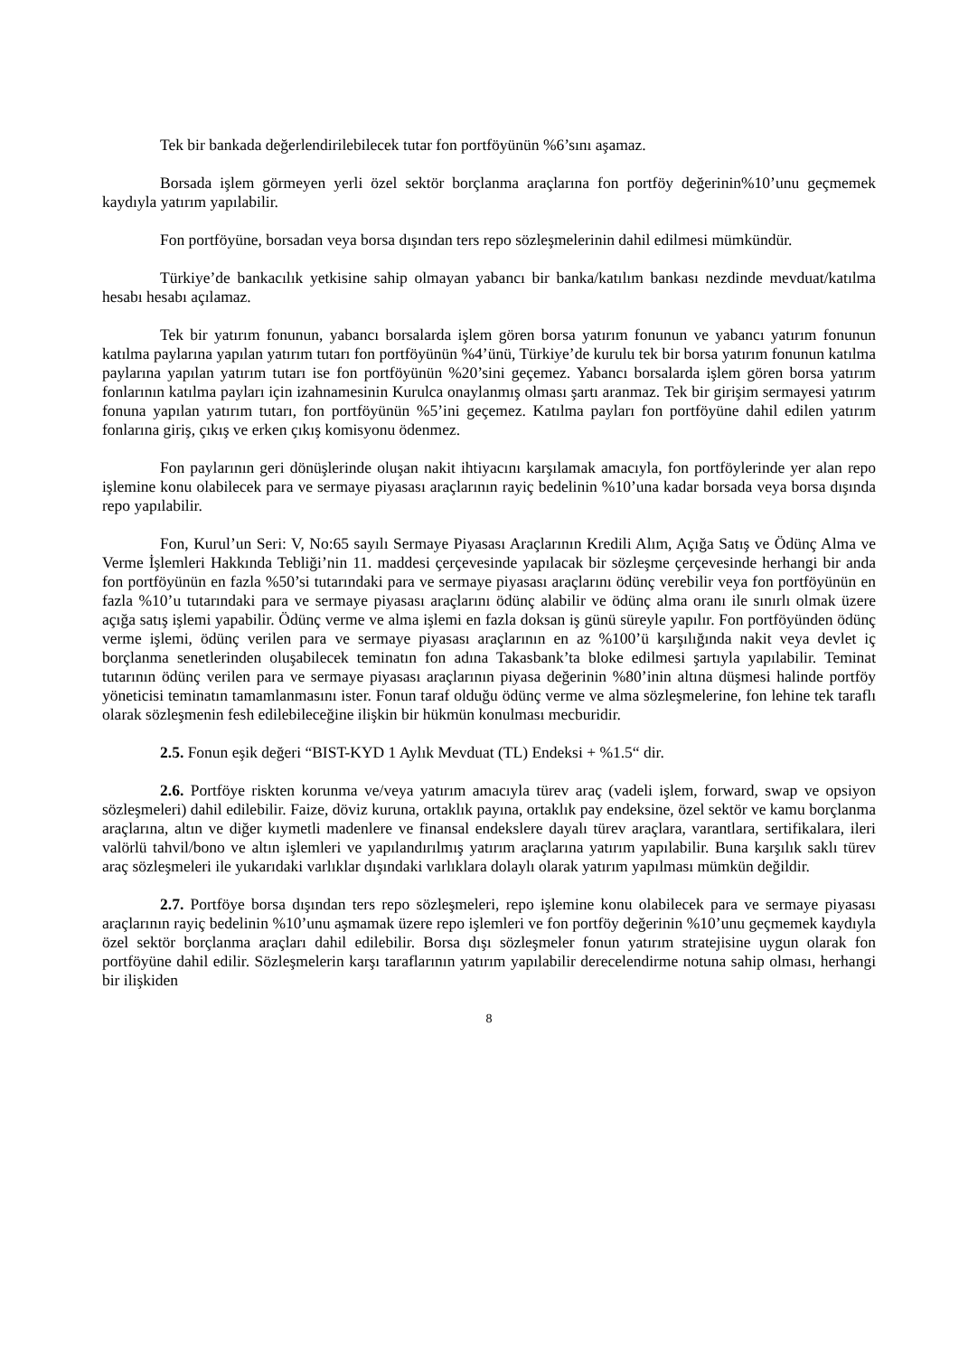Tek bir bankada değerlendirilebilecek tutar fon portföyünün %6’sını aşamaz.
Borsada işlem görmeyen yerli özel sektör borçlanma araçlarına fon portföy değerinin%10’unu geçmemek kaydıyla yatırım yapılabilir.
Fon portföyüne, borsadan veya borsa dışından ters repo sözleşmelerinin dahil edilmesi mümkündür.
Türkiye’de bankacılık yetkisine sahip olmayan yabancı bir banka/katılım bankası nezdinde mevduat/katılma hesabı hesabı açılamaz.
Tek bir yatırım fonunun, yabancı borsalarda işlem gören borsa yatırım fonunun ve yabancı yatırım fonunun katılma paylarına yapılan yatırım tutarı fon portföyünün %4’ünü, Türkiye’de kurulu tek bir borsa yatırım fonunun katılma paylarına yapılan yatırım tutarı ise fon portföyünün %20’sini geçemez. Yabancı borsalarda işlem gören borsa yatırım fonlarının katılma payları için izahnamesinin Kurulca onaylanmış olması şartı aranmaz. Tek bir girişim sermayesi yatırım fonuna yapılan yatırım tutarı, fon portföyünün %5’ini geçemez. Katılma payları fon portföyüne dahil edilen yatırım fonlarına giriş, çıkış ve erken çıkış komisyonu ödenmez.
Fon paylarının geri dönüşlerinde oluşan nakit ihtiyacını karşılamak amacıyla, fon portföylerinde yer alan repo işlemine konu olabilecek para ve sermaye piyasası araçlarının rayiç bedelinin %10’una kadar borsada veya borsa dışında repo yapılabilir.
Fon, Kurul’un Seri: V, No:65 sayılı Sermaye Piyasası Araçlarının Kredili Alım, Açığa Satış ve Ödünç Alma ve Verme İşlemleri Hakkında Tebliği’nin 11. maddesi çerçevesinde yapılacak bir sözleşme çerçevesinde herhangi bir anda fon portföyünün en fazla %50’si tutarındaki para ve sermaye piyasası araçlarını ödünç verebilir veya fon portföyünün en fazla %10’u tutarındaki para ve sermaye piyasası araçlarını ödünç alabilir ve ödünç alma oranı ile sınırlı olmak üzere açığa satış işlemi yapabilir. Ödünç verme ve alma işlemi en fazla doksan iş günü süreyle yapılır. Fon portföyünden ödünç verme işlemi, ödünç verilen para ve sermaye piyasası araçlarının en az %100’ü karşılığında nakit veya devlet iç borçlanma senetlerinden oluşabilecek teminatın fon adına Takasbank’ta bloke edilmesi şartıyla yapılabilir. Teminat tutarının ödünç verilen para ve sermaye piyasası araçlarının piyasa değerinin %80’inin altına düşmesi halinde portföy yöneticisi teminatın tamamlanmasını ister. Fonun taraf olduğu ödünç verme ve alma sözleşmelerine, fon lehine tek taraflı olarak sözleşmenin fesh edilebileceğine ilişkin bir hükmün konulması mecburidir.
2.5. Fonun eşik değeri “BIST-KYD 1 Aylık Mevduat (TL) Endeksi + %1.5“ dir.
2.6. Portföye riskten korunma ve/veya yatırım amacıyla türev araç (vadeli işlem, forward, swap ve opsiyon sözleşmeleri) dahil edilebilir. Faize, döviz kuruna, ortaklık payına, ortaklık pay endeksine, özel sektör ve kamu borçlanma araçlarına, altın ve diğer kıymetli madenlere ve finansal endekslere dayalı türev araçlara, varantlara, sertifikalara, ileri valörlü tahvil/bono ve altın işlemleri ve yapılandırılmış yatırım araçlarına yatırım yapılabilir. Buna karşılık saklı türev araç sözleşmeleri ile yukarıdaki varlıklar dışındaki varlıklara dolaylı olarak yatırım yapılması mümkün değildir.
2.7. Portföye borsa dışından ters repo sözleşmeleri, repo işlemine konu olabilecek para ve sermaye piyasası araçlarının rayiç bedelinin %10’unu aşmamak üzere repo işlemleri ve fon portföy değerinin %10’unu geçmemek kaydıyla özel sektör borçlanma araçları dahil edilebilir. Borsa dışı sözleşmeler fonun yatırım stratejisine uygun olarak fon portföyüne dahil edilir. Sözleşmelerin karşı taraflarının yatırım yapılabilir derecelendirme notuna sahip olması, herhangi bir ilişkiden
8